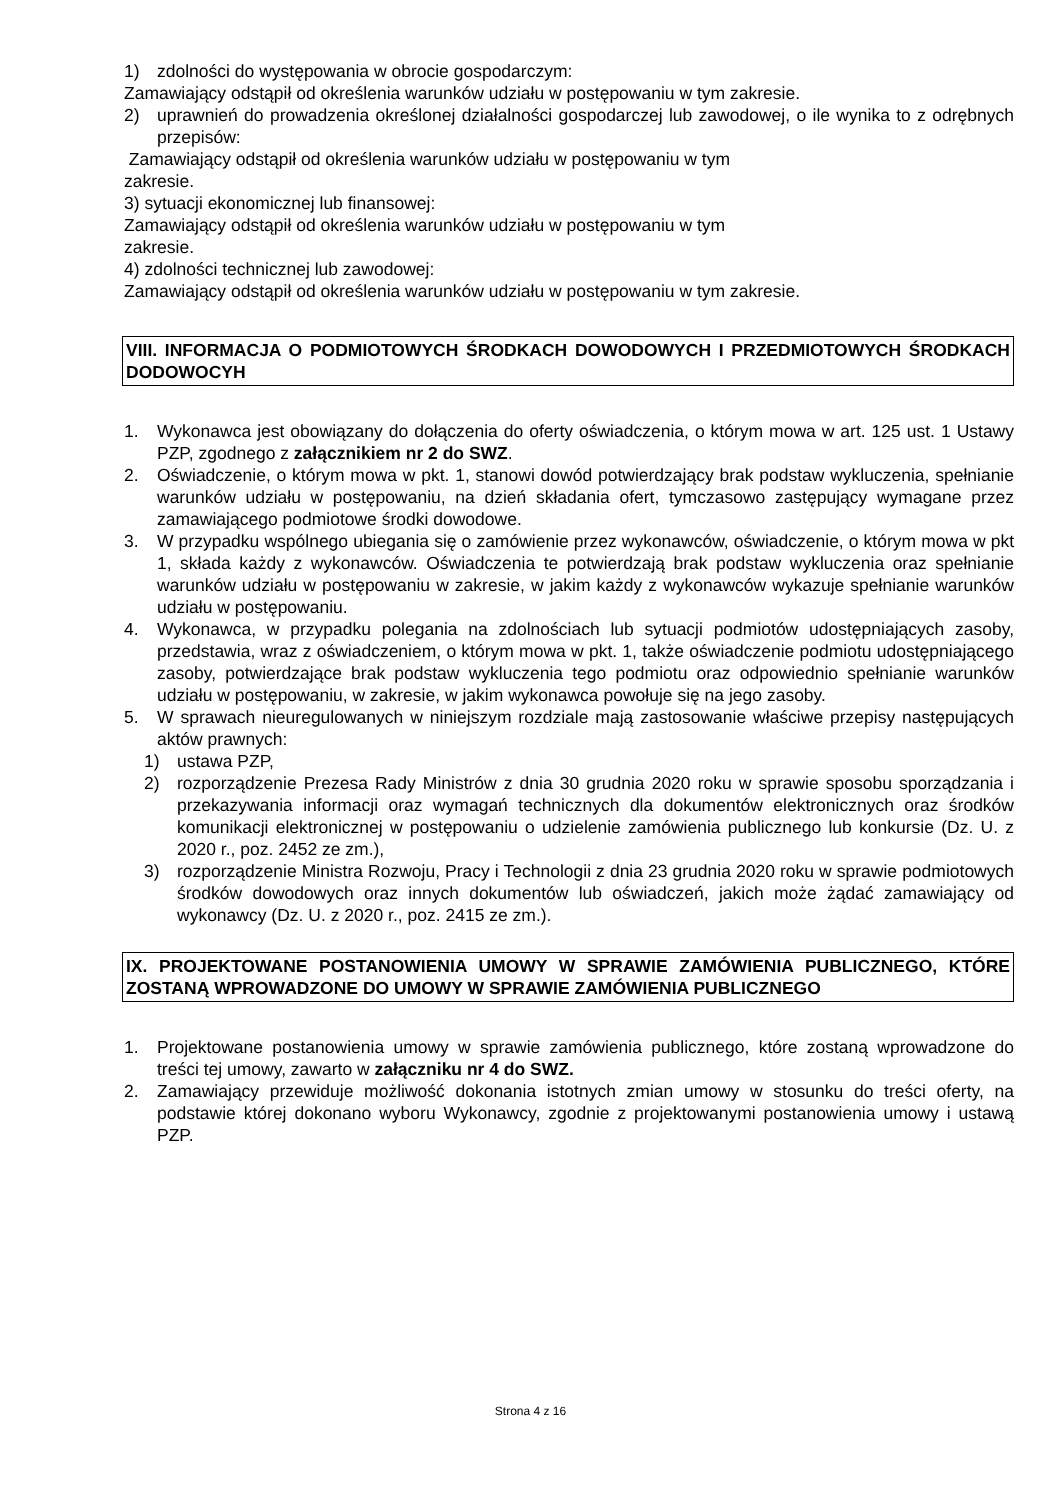1) zdolności do występowania w obrocie gospodarczym:
Zamawiający odstąpił od określenia warunków udziału w postępowaniu w tym zakresie.
2) uprawnień do prowadzenia określonej działalności gospodarczej lub zawodowej, o ile wynika to z odrębnych przepisów:
Zamawiający odstąpił od określenia warunków udziału w postępowaniu w tym
zakresie.
3) sytuacji ekonomicznej lub finansowej:
Zamawiający odstąpił od określenia warunków udziału w postępowaniu w tym
zakresie.
4) zdolności technicznej lub zawodowej:
Zamawiający odstąpił od określenia warunków udziału w postępowaniu w tym zakresie.
VIII. INFORMACJA O PODMIOTOWYCH ŚRODKACH DOWODOWYCH I PRZEDMIOTOWYCH ŚRODKACH DODOWOCYH
1. Wykonawca jest obowiązany do dołączenia do oferty oświadczenia, o którym mowa w art. 125 ust. 1 Ustawy PZP, zgodnego z załącznikiem nr 2 do SWZ.
2. Oświadczenie, o którym mowa w pkt. 1, stanowi dowód potwierdzający brak podstaw wykluczenia, spełnianie warunków udziału w postępowaniu, na dzień składania ofert, tymczasowo zastępujący wymagane przez zamawiającego podmiotowe środki dowodowe.
3. W przypadku wspólnego ubiegania się o zamówienie przez wykonawców, oświadczenie, o którym mowa w pkt 1, składa każdy z wykonawców. Oświadczenia te potwierdzają brak podstaw wykluczenia oraz spełnianie warunków udziału w postępowaniu w zakresie, w jakim każdy z wykonawców wykazuje spełnianie warunków udziału w postępowaniu.
4. Wykonawca, w przypadku polegania na zdolnościach lub sytuacji podmiotów udostępniających zasoby, przedstawia, wraz z oświadczeniem, o którym mowa w pkt. 1, także oświadczenie podmiotu udostępniającego zasoby, potwierdzające brak podstaw wykluczenia tego podmiotu oraz odpowiednio spełnianie warunków udziału w postępowaniu, w zakresie, w jakim wykonawca powołuje się na jego zasoby.
5. W sprawach nieuregulowanych w niniejszym rozdziale mają zastosowanie właściwe przepisy następujących aktów prawnych:
1) ustawa PZP,
2) rozporządzenie Prezesa Rady Ministrów z dnia 30 grudnia 2020 roku w sprawie sposobu sporządzania i przekazywania informacji oraz wymagań technicznych dla dokumentów elektronicznych oraz środków komunikacji elektronicznej w postępowaniu o udzielenie zamówienia publicznego lub konkursie (Dz. U. z 2020 r., poz. 2452 ze zm.),
3) rozporządzenie Ministra Rozwoju, Pracy i Technologii z dnia 23 grudnia 2020 roku w sprawie podmiotowych środków dowodowych oraz innych dokumentów lub oświadczeń, jakich może żądać zamawiający od wykonawcy (Dz. U. z 2020 r., poz. 2415 ze zm.).
IX. PROJEKTOWANE POSTANOWIENIA UMOWY W SPRAWIE ZAMÓWIENIA PUBLICZNEGO, KTÓRE ZOSTANĄ WPROWADZONE DO UMOWY W SPRAWIE ZAMÓWIENIA PUBLICZNEGO
1. Projektowane postanowienia umowy w sprawie zamówienia publicznego, które zostaną wprowadzone do treści tej umowy, zawarto w załączniku nr 4 do SWZ.
2. Zamawiający przewiduje możliwość dokonania istotnych zmian umowy w stosunku do treści oferty, na podstawie której dokonano wyboru Wykonawcy, zgodnie z projektowanymi postanowienia umowy i ustawą PZP.
Strona 4 z 16